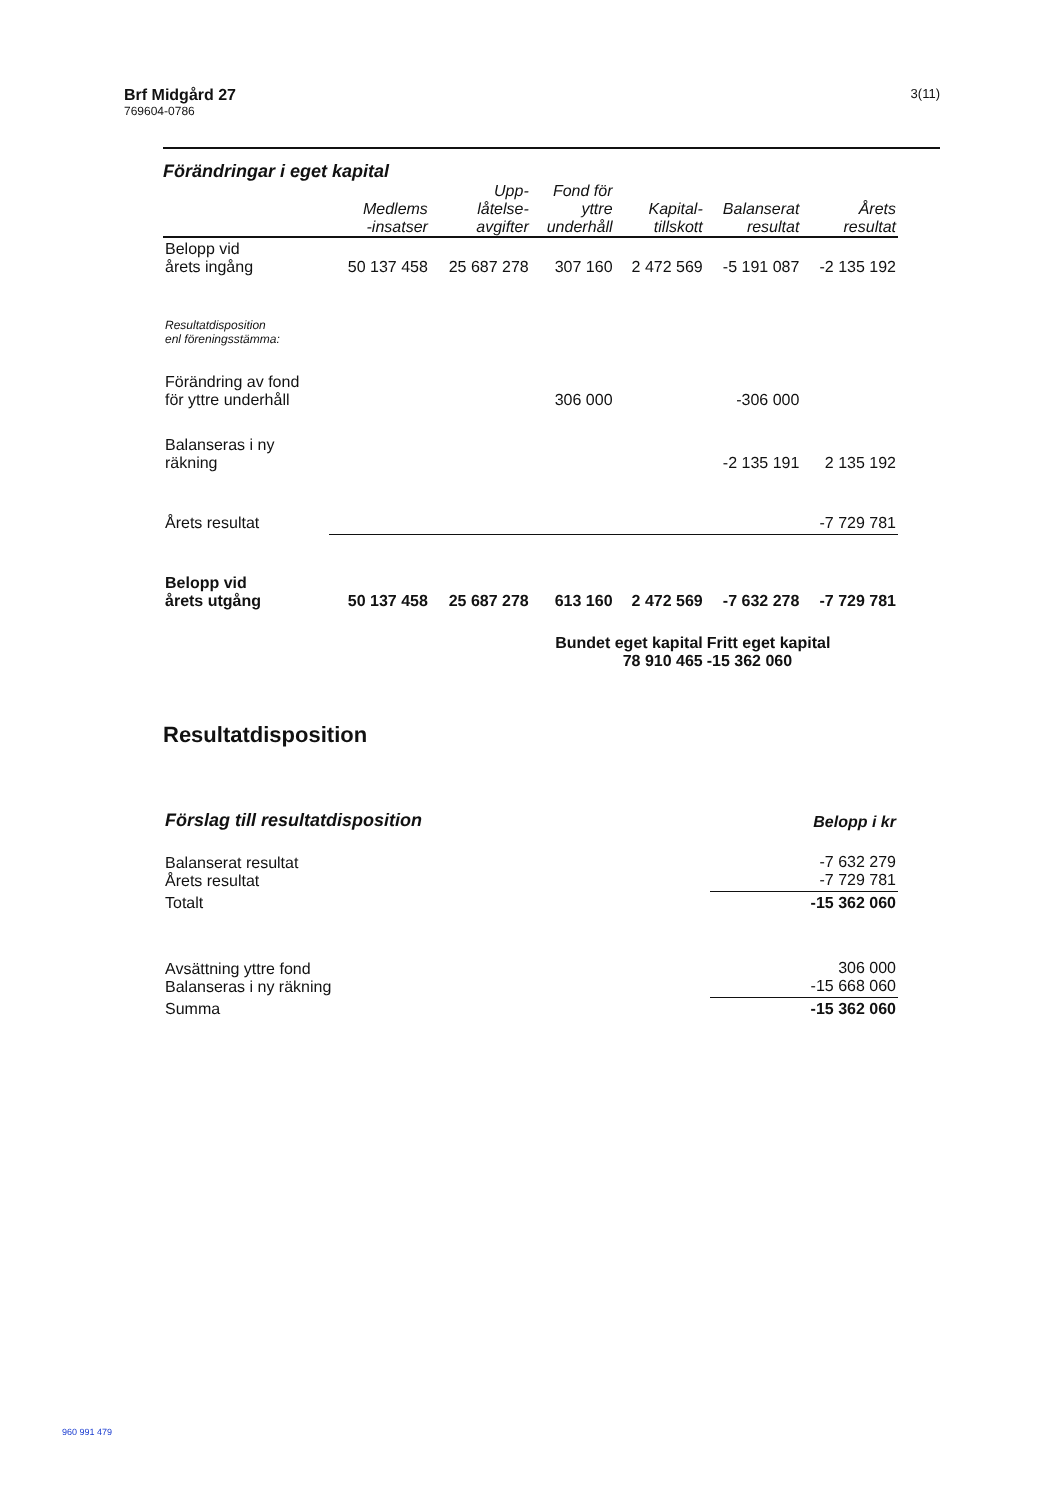Brf Midgård 27
769604-0786
3(11)
Förändringar i eget kapital
| | Medlems -insatser | Upp- låtelse- avgifter | Fond för yttre underhåll | Kapital- tillskott | Balanserat resultat | Årets resultat |
| --- | --- | --- | --- | --- | --- | --- |
| Belopp vid årets ingång | 50 137 458 | 25 687 278 | 307 160 | 2 472 569 | -5 191 087 | -2 135 192 |
| Resultatdisposition enl föreningsstämma: | | | | | | |
| Förändring av fond för yttre underhåll | | | 306 000 | | -306 000 | |
| Balanseras i ny räkning | | | | | -2 135 191 | 2 135 192 |
| Årets resultat | | | | | | -7 729 781 |
| Belopp vid årets utgång | 50 137 458 | 25 687 278 | 613 160 | 2 472 569 | -7 632 278 | -7 729 781 |
| Bundet eget kapital 78 910 465 | | | | | Fritt eget kapital -15 362 060 | |
Resultatdisposition
| Förslag till resultatdisposition | Belopp i kr |
| Balanserat resultat Årets resultat | -7 632 279 -7 729 781 |
| Totalt | -15 362 060 |
| Avsättning yttre fond Balanseras i ny räkning | 306 000 -15 668 060 |
| Summa | -15 362 060 |
960 991 479